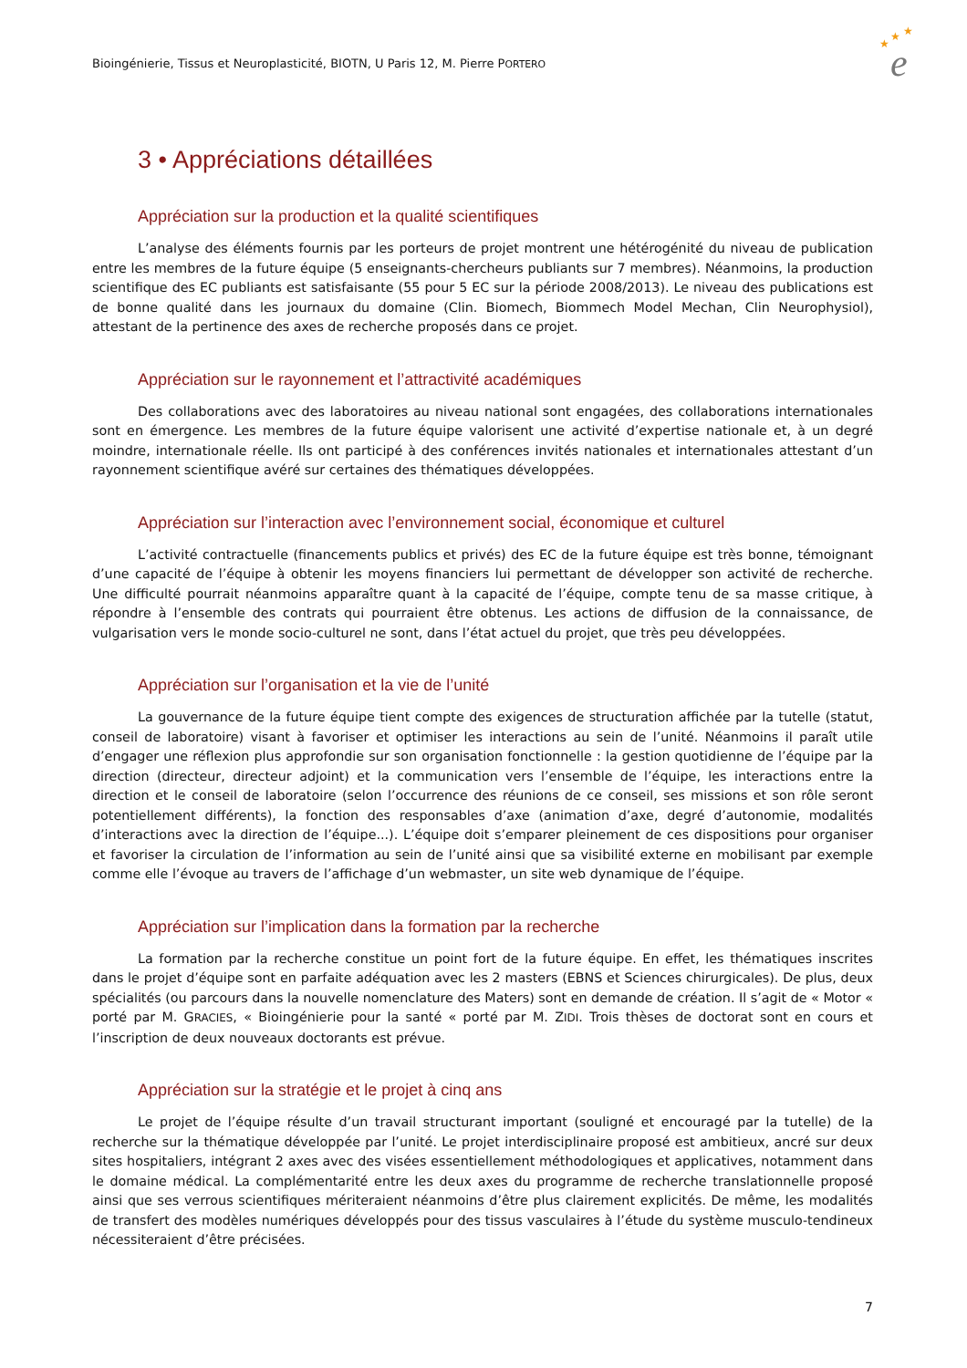Bioingénierie, Tissus et Neuroplasticité, BIOTN, U Paris 12, M. Pierre PORTERO
★
★
★
e
3 • Appréciations détaillées
Appréciation sur la production et la qualité scientifiques
L’analyse des éléments fournis par les porteurs de projet montrent une hétérogénité du niveau de publication entre les membres de la future équipe (5 enseignants-chercheurs publiants sur 7 membres). Néanmoins, la production scientifique des EC publiants est satisfaisante (55 pour 5 EC sur la période 2008/2013). Le niveau des publications est de bonne qualité dans les journaux du domaine (Clin. Biomech, Biommech Model Mechan, Clin Neurophysiol), attestant de la pertinence des axes de recherche proposés dans ce projet.
Appréciation sur le rayonnement et l’attractivité académiques
Des collaborations avec des laboratoires au niveau national sont engagées, des collaborations internationales sont en émergence. Les membres de la future équipe valorisent une activité d’expertise nationale et, à un degré moindre, internationale réelle. Ils ont participé à des conférences invités nationales et internationales attestant d’un rayonnement scientifique avéré sur certaines des thématiques développées.
Appréciation sur l’interaction avec l’environnement social, économique et culturel
L’activité contractuelle (financements publics et privés) des EC de la future équipe est très bonne, témoignant d’une capacité de l’équipe à obtenir les moyens financiers lui permettant de développer son activité de recherche. Une difficulté pourrait néanmoins apparaître quant à la capacité de l’équipe, compte tenu de sa masse critique, à répondre à l’ensemble des contrats qui pourraient être obtenus. Les actions de diffusion de la connaissance, de vulgarisation vers le monde socio-culturel ne sont, dans l’état actuel du projet, que très peu développées.
Appréciation sur l’organisation et la vie de l’unité
La gouvernance de la future équipe tient compte des exigences de structuration affichée par la tutelle (statut, conseil de laboratoire) visant à favoriser et optimiser les interactions au sein de l’unité. Néanmoins il paraît utile d’engager une réflexion plus approfondie sur son organisation fonctionnelle : la gestion quotidienne de l’équipe par la direction (directeur, directeur adjoint) et la communication vers l’ensemble de l’équipe, les interactions entre la direction et le conseil de laboratoire (selon l’occurrence des réunions de ce conseil, ses missions et son rôle seront potentiellement différents), la fonction des responsables d’axe (animation d’axe, degré d’autonomie, modalités d’interactions avec la direction de l’équipe...). L’équipe doit s’emparer pleinement de ces dispositions pour organiser et favoriser la circulation de l’information au sein de l’unité ainsi que sa visibilité externe en mobilisant par exemple comme elle l’évoque au travers de l’affichage d’un webmaster, un site web dynamique de l’équipe.
Appréciation sur l’implication dans la formation par la recherche
La formation par la recherche constitue un point fort de la future équipe. En effet, les thématiques inscrites dans le projet d’équipe sont en parfaite adéquation avec les 2 masters (EBNS et Sciences chirurgicales). De plus, deux spécialités (ou parcours dans la nouvelle nomenclature des Maters) sont en demande de création. Il s’agit de « Motor « porté par M. GRACIES, « Bioingénierie pour la santé « porté par M. ZIDI. Trois thèses de doctorat sont en cours et l’inscription de deux nouveaux doctorants est prévue.
Appréciation sur la stratégie et le projet à cinq ans
Le projet de l’équipe résulte d’un travail structurant important (souligné et encouragé par la tutelle) de la recherche sur la thématique développée par l’unité. Le projet interdisciplinaire proposé est ambitieux, ancré sur deux sites hospitaliers, intégrant 2 axes avec des visées essentiellement méthodologiques et applicatives, notamment dans le domaine médical. La complémentarité entre les deux axes du programme de recherche translationnelle proposé ainsi que ses verrous scientifiques mériteraient néanmoins d’être plus clairement explicités. De même, les modalités de transfert des modèles numériques développés pour des tissus vasculaires à l’étude du système musculo-tendineux nécessiteraient d’être précisées.
7